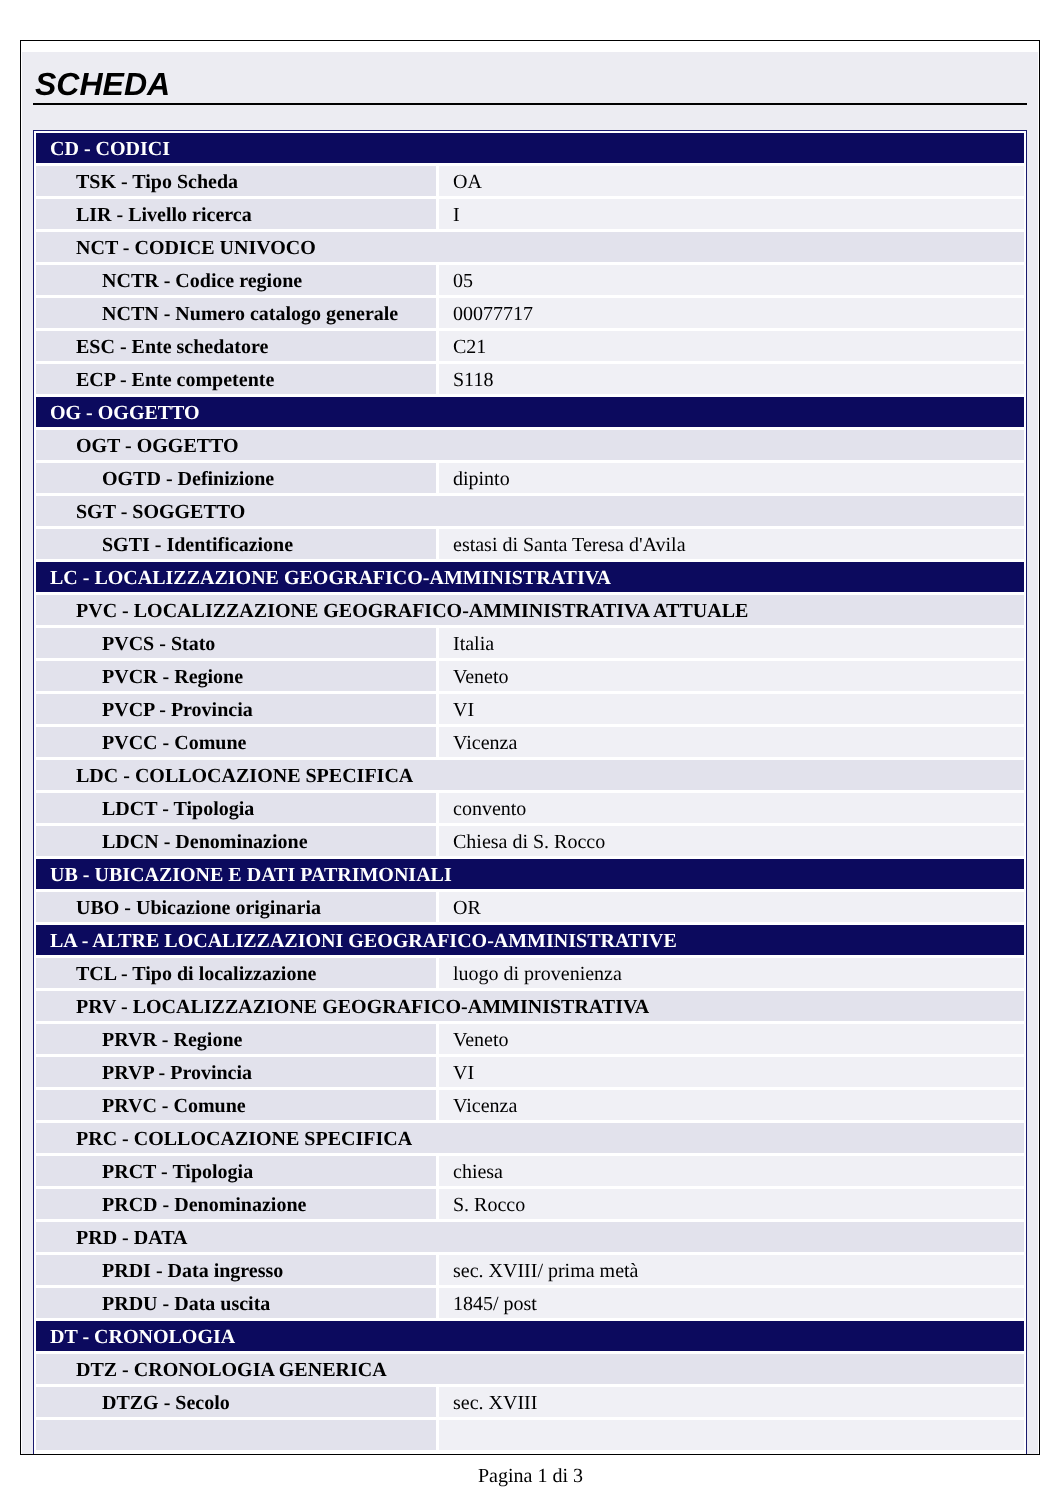SCHEDA
| CD - CODICI | |
| TSK - Tipo Scheda | OA |
| LIR - Livello ricerca | I |
| NCT - CODICE UNIVOCO | |
| NCTR - Codice regione | 05 |
| NCTN - Numero catalogo generale | 00077717 |
| ESC - Ente schedatore | C21 |
| ECP - Ente competente | S118 |
| OG - OGGETTO | |
| OGT - OGGETTO | |
| OGTD - Definizione | dipinto |
| SGT - SOGGETTO | |
| SGTI - Identificazione | estasi di Santa Teresa d'Avila |
| LC - LOCALIZZAZIONE GEOGRAFICO-AMMINISTRATIVA | |
| PVC - LOCALIZZAZIONE GEOGRAFICO-AMMINISTRATIVA ATTUALE | |
| PVCS - Stato | Italia |
| PVCR - Regione | Veneto |
| PVCP - Provincia | VI |
| PVCC - Comune | Vicenza |
| LDC - COLLOCAZIONE SPECIFICA | |
| LDCT - Tipologia | convento |
| LDCN - Denominazione | Chiesa di S. Rocco |
| UB - UBICAZIONE E DATI PATRIMONIALI | |
| UBO - Ubicazione originaria | OR |
| LA - ALTRE LOCALIZZAZIONI GEOGRAFICO-AMMINISTRATIVE | |
| TCL - Tipo di localizzazione | luogo di provenienza |
| PRV - LOCALIZZAZIONE GEOGRAFICO-AMMINISTRATIVA | |
| PRVR - Regione | Veneto |
| PRVP - Provincia | VI |
| PRVC - Comune | Vicenza |
| PRC - COLLOCAZIONE SPECIFICA | |
| PRCT - Tipologia | chiesa |
| PRCD - Denominazione | S. Rocco |
| PRD - DATA | |
| PRDI - Data ingresso | sec. XVIII/ prima metà |
| PRDU - Data uscita | 1845/ post |
| DT - CRONOLOGIA | |
| DTZ - CRONOLOGIA GENERICA | |
| DTZG - Secolo | sec. XVIII |
Pagina 1 di 3